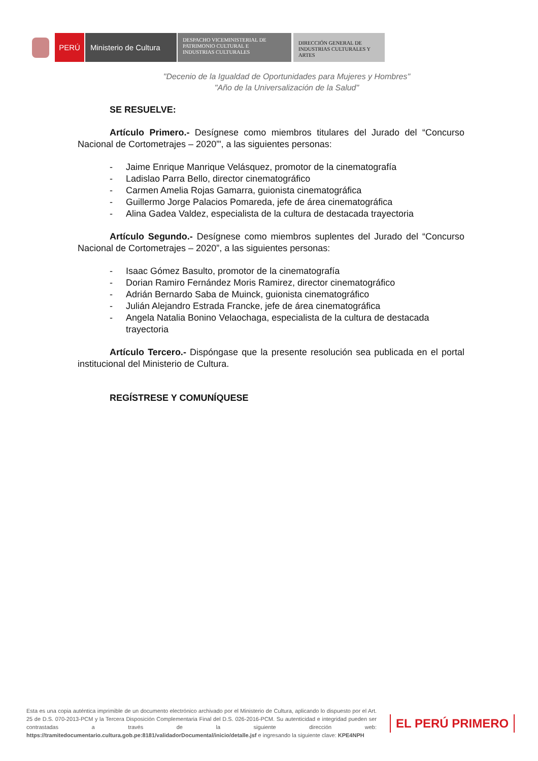PERÚ Ministerio de Cultura
DESPACHO VICEMINISTERIAL DE
PATRIMONIO CULTURAL E
INDUSTRIAS CULTURALES
DIRECCIÓN GENERAL DE
INDUSTRIAS CULTURALES Y
ARTES
"Decenio de la Igualdad de Oportunidades para Mujeres y Hombres"
"Año de la Universalización de la Salud"
SE RESUELVE:
Artículo Primero.- Desígnese como miembros titulares del Jurado del “Concurso Nacional de Cortometrajes – 2020”', a las siguientes personas:
- Jaime Enrique Manrique Velásquez, promotor de la cinematografía
- Ladislao Parra Bello, director cinematográfico
- Carmen Amelia Rojas Gamarra, guionista cinematográfica
- Guillermo Jorge Palacios Pomareda, jefe de área cinematográfica
- Alina Gadea Valdez, especialista de la cultura de destacada trayectoria
Artículo Segundo.- Desígnese como miembros suplentes del Jurado del “Concurso Nacional de Cortometrajes – 2020”, a las siguientes personas:
- Isaac Gómez Basulto, promotor de la cinematografía
- Dorian Ramiro Fernández Moris Ramirez, director cinematográfico
- Adrián Bernardo Saba de Muinck, guionista cinematográfico
- Julián Alejandro Estrada Francke, jefe de área cinematográfica
- Angela Natalia Bonino Velaochaga, especialista de la cultura de destacada trayectoria
Artículo Tercero.- Dispóngase que la presente resolución sea publicada en el portal institucional del Ministerio de Cultura.
REGÍSTRESE Y COMUNÍQUESE
Esta es una copia auténtica imprimible de un documento electrónico archivado por el Ministerio de Cultura, aplicando lo dispuesto por el Art. 25 de D.S. 070-2013-PCM y la Tercera Disposición Complementaria Final del D.S. 026-2016-PCM. Su autenticidad e integridad pueden ser contrastadas a través de la siguiente dirección web: https://tramitedocumentario.cultura.gob.pe:8181/validadorDocumental/inicio/detalle.jsf e ingresando la siguiente clave: KPE4NPH
EL PERÚ PRIMERO